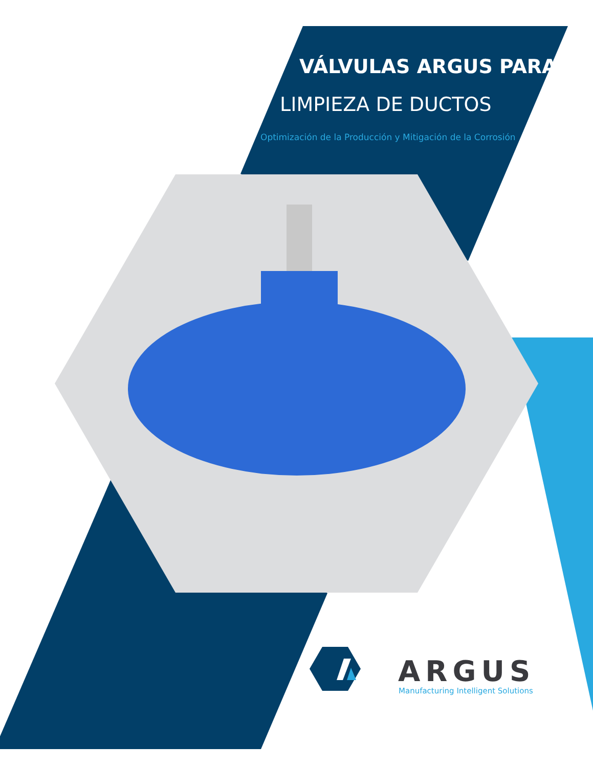VÁLVULAS ARGUS PARA
LIMPIEZA DE DUCTOS
Optimización de la Producción y Mitigación de la Corrosión
ARGUS
Manufacturing Intelligent Solutions